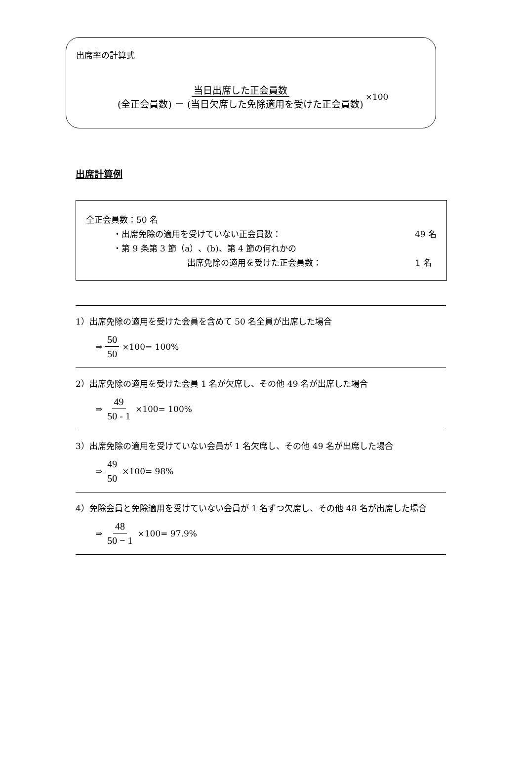出席率の計算式
当日出席した正会員数 (全正会員数) ー (当日欠席した免除適用を受けた正会員数)
×100
出席計算例
全正会員数：50 名
・出席免除の適用を受けていない正会員数： 49 名
・第 9 条第 3 節（a）、(b)、第 4 節の何れかの
出席免除の適用を受けた正会員数： 1 名
1）出席免除の適用を受けた会員を含めて 50 名全員が出席した場合
⇒ 50 50 ×100= 100%
2）出席免除の適用を受けた会員 1 名が欠席し、その他 49 名が出席した場合
⇒ 49 50 - 1 ×100= 100%
3）出席免除の適用を受けていない会員が 1 名欠席し、その他 49 名が出席した場合
⇒ 49 50 ×100= 98%
4）免除会員と免除適用を受けていない会員が 1 名ずつ欠席し、その他 48 名が出席した場合
⇒ 48 50 − 1 ×100= 97.9%